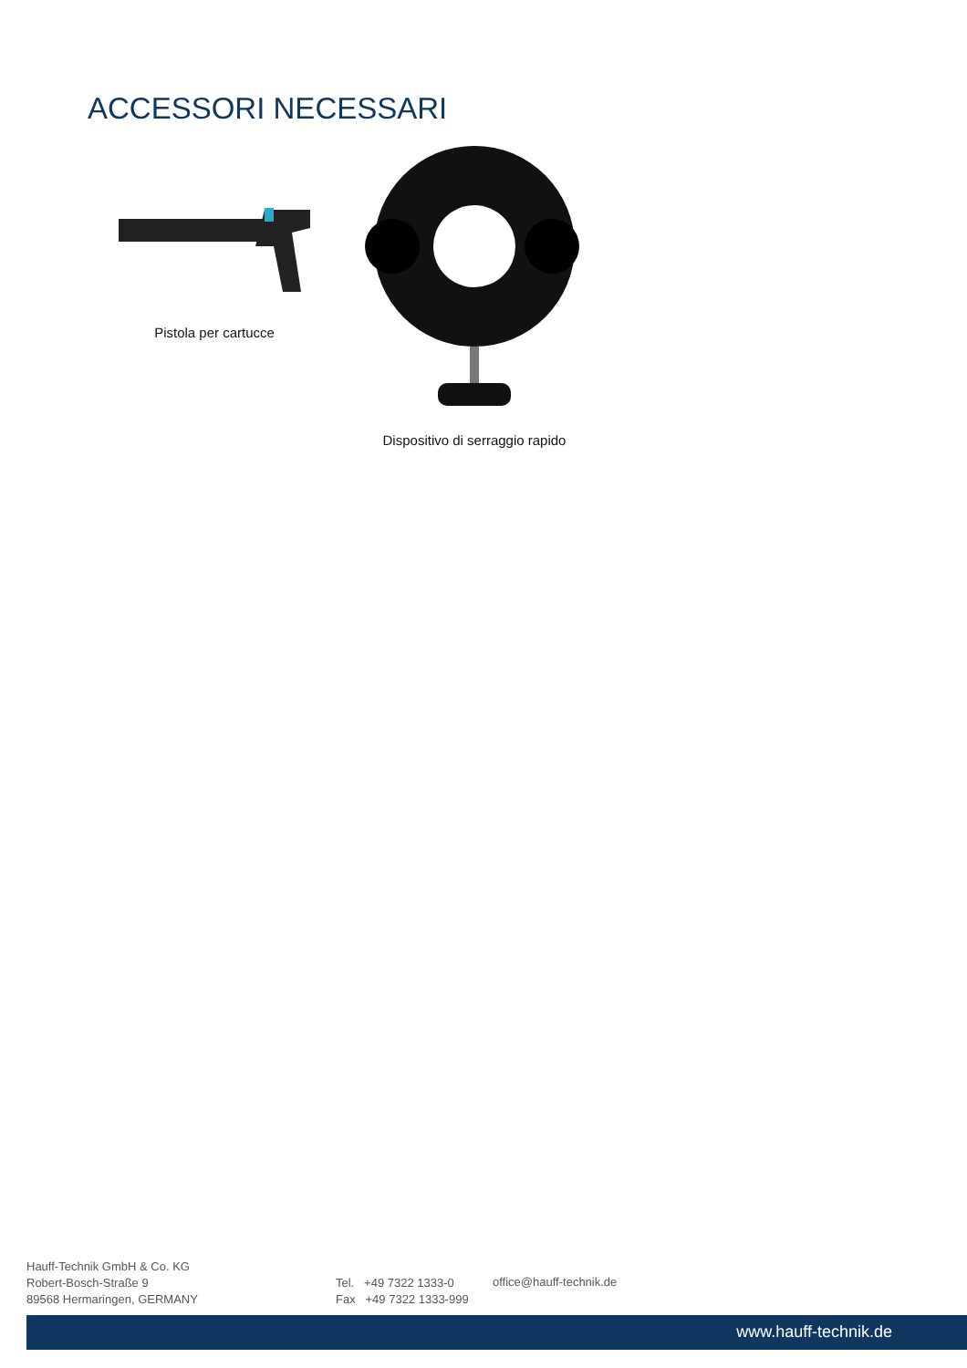ACCESSORI NECESSARI
Pistola per cartucce
Dispositivo di serraggio rapido
Hauff-Technik GmbH & Co. KG
Robert-Bosch-Straße 9
89568 Hermaringen, GERMANY
Tel. +49 7322 1333-0
Fax +49 7322 1333-999
office@hauff-technik.de
www.hauff-technik.de